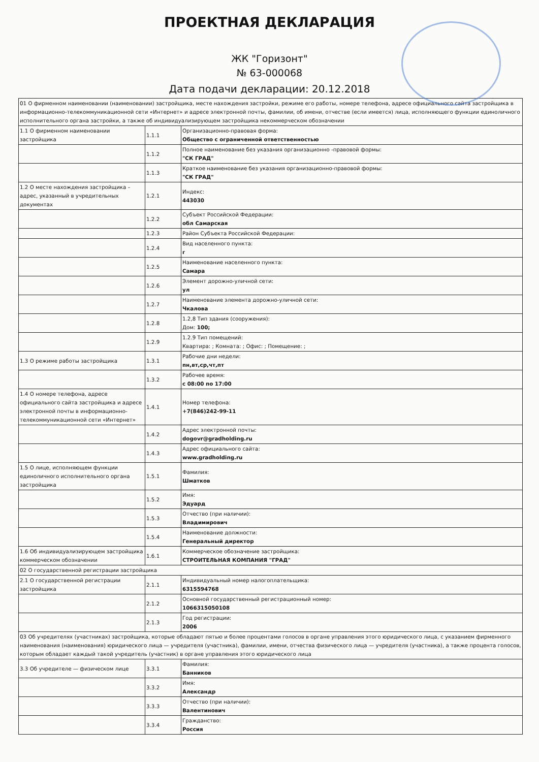ПРОЕКТНАЯ ДЕКЛАРАЦИЯ
ЖК "Горизонт"
№ 63-000068
Дата подачи декларации: 20.12.2018
| 01 О фирменном наименовании (наименовании) застройщика, месте нахождения застройки, режиме его работы, номере телефона, адресе официального сайта застройщика в информационно-телекоммуникационной сети «Интернет» и адресе электронной почты, фамилии, об имени, отчестве (если имеется) лица, исполняющего функции единоличного исполнительного органа застройки, а также об индивидуализирующем застройщика некоммерческом обозначении | | |
| 1.1 О фирменном наименовании застройщика | 1.1.1 | Организационно-правовая форма: Общество с ограниченной ответственностью |
| | 1.1.2 | Полное наименование без указания организационно -правовой формы: "СК ГРАД" |
| | 1.1.3 | Краткое наименование без указания организационно-правовой формы: "СК ГРАД" |
| 1.2 О месте нахождения застройщика – адрес, указанный в учредительных документах | 1.2.1 | Индекс: 443030 |
| | 1.2.2 | Субъект Российской Федерации: обл Самарская |
| | 1.2.3 | Район Субъекта Российской Федерации: |
| | 1.2.4 | Вид населенного пункта: г |
| | 1.2.5 | Наименование населенного пункта: Самара |
| | 1.2.6 | Элемент дорожно-уличной сети: ул |
| | 1.2.7 | Наименование элемента дорожно-уличной сети: Чкалова |
| | 1.2.8 | 1.2,8 Тип здания (сооружения): Дом: 100; |
| | 1.2.9 | 1.2.9 Тип помещений: Квартира: ; Комната: ; Офис: ; Помещение: ; |
| 1.3 О режиме работы застройщика | 1.3.1 | Рабочие дни недели: пн,вт,ср,чт,пт |
| | 1.3.2 | Рабочее время: с 08:00 по 17:00 |
| 1.4 О номере телефона, адресе официального сайта застройщика и адресе электронной почты в информационно-телекоммуникационной сети «Интернет» | 1.4.1 | Номер телефона: +7(846)242-99-11 |
| | 1.4.2 | Адрес электронной почты: dogovr@gradholding.ru |
| | 1.4.3 | Адрес официального сайта: www.gradholding.ru |
| 1.5 О лице, исполняющем функции единоличного исполнительного органа застройщика | 1.5.1 | Фамилия: Шматков |
| | 1.5.2 | Имя: Эдуард |
| | 1.5.3 | Отчество (при наличии): Владимирович |
| | 1.5.4 | Наименование должности: Генеральный директор |
| 1.6 Об индивидуализирующем застройщика коммерческом обозначении | 1.6.1 | Коммерческое обозначение застройщика: СТРОИТЕЛЬНАЯ КОМПАНИЯ "ГРАД" |
| 02 О государственной регистрации застройщика | | |
| 2.1 О государственной регистрации застройщика | 2.1.1 | Индивидуальный номер налогоплательщика: 6315594768 |
| | 2.1.2 | Основной государственный регистрационный номер: 1066315050108 |
| | 2.1.3 | Год регистрации: 2006 |
| 03 Об учредителях (участниках) застройщика, которые обладают пятью и более процентами голосов в органе управления этого юридического лица, с указанием фирменного наименования (наименования) юридического лица — учредителя (участника), фамилии, имени, отчества физического лица — учредителя (участника), а также процента голосов, которым обладает каждый такой учредитель (участник) в органе управления этого юридического лица | | |
| 3.3 Об учредителе — физическом лице | 3.3.1 | Фамилия: Банников |
| | 3.3.2 | Имя: Александр |
| | 3.3.3 | Отчество (при наличии): Валентинович |
| | 3.3.4 | Гражданство: Россия |